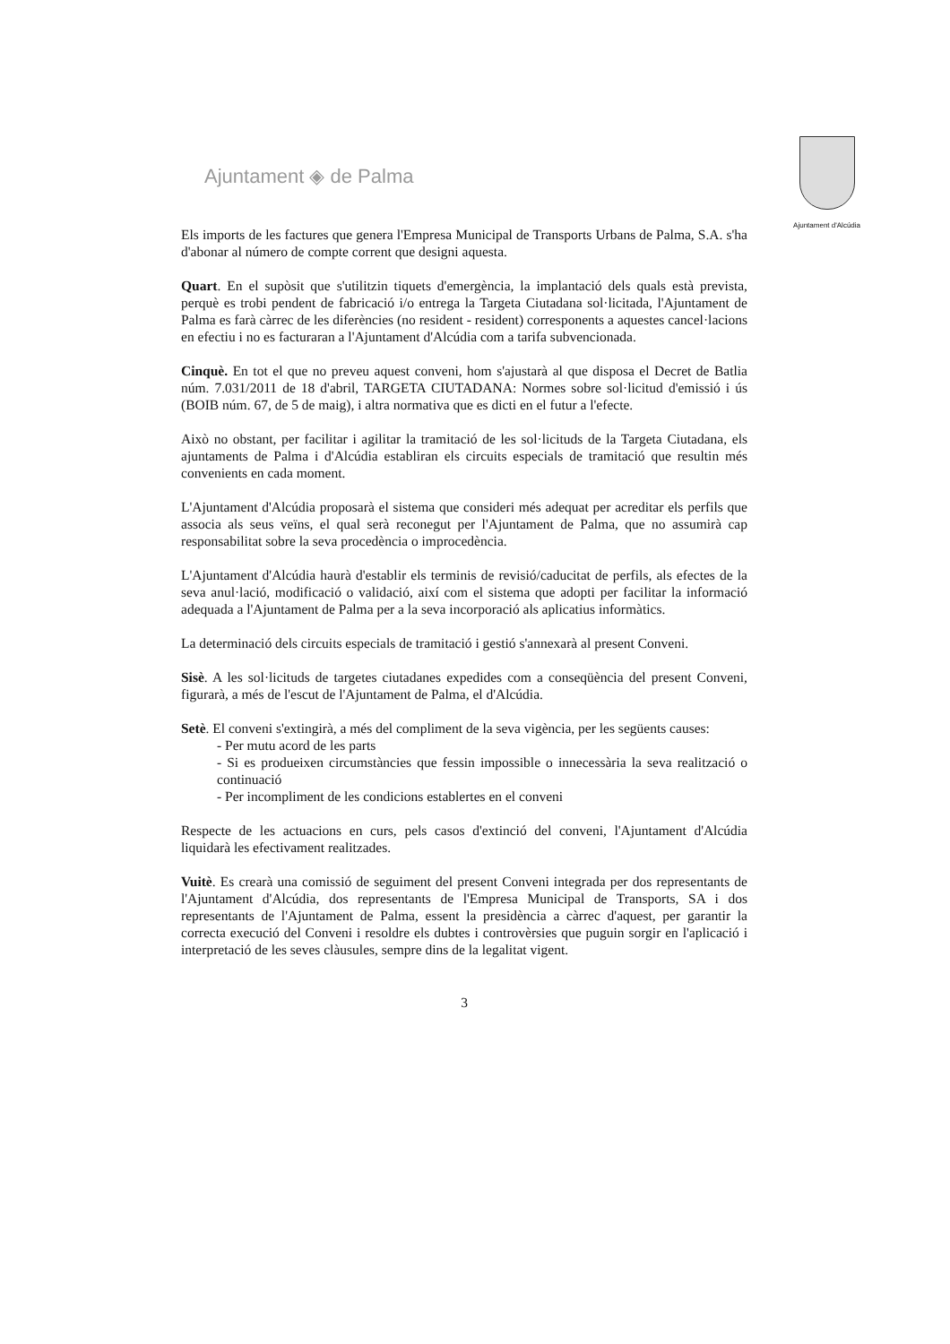Ajuntament ◈ de Palma
Ajuntament d'Alcúdia
Els imports de les factures que genera l'Empresa Municipal de Transports Urbans de Palma, S.A. s'ha d'abonar al número de compte corrent que designi aquesta.
Quart. En el supòsit que s'utilitzin tiquets d'emergència, la implantació dels quals està prevista, perquè es trobi pendent de fabricació i/o entrega la Targeta Ciutadana sol·licitada, l'Ajuntament de Palma es farà càrrec de les diferències (no resident - resident) corresponents a aquestes cancel·lacions en efectiu i no es facturaran a l'Ajuntament d'Alcúdia com a tarifa subvencionada.
Cinquè. En tot el que no preveu aquest conveni, hom s'ajustarà al que disposa el Decret de Batlia núm. 7.031/2011 de 18 d'abril, TARGETA CIUTADANA: Normes sobre sol·licitud d'emissió i ús (BOIB núm. 67, de 5 de maig), i altra normativa que es dicti en el futur a l'efecte.
Això no obstant, per facilitar i agilitar la tramitació de les sol·licituds de la Targeta Ciutadana, els ajuntaments de Palma i d'Alcúdia establiran els circuits especials de tramitació que resultin més convenients en cada moment.
L'Ajuntament d'Alcúdia proposarà el sistema que consideri més adequat per acreditar els perfils que associa als seus veïns, el qual serà reconegut per l'Ajuntament de Palma, que no assumirà cap responsabilitat sobre la seva procedència o improcedència.
L'Ajuntament d'Alcúdia haurà d'establir els terminis de revisió/caducitat de perfils, als efectes de la seva anul·lació, modificació o validació, així com el sistema que adopti per facilitar la informació adequada a l'Ajuntament de Palma per a la seva incorporació als aplicatius informàtics.
La determinació dels circuits especials de tramitació i gestió s'annexarà al present Conveni.
Sisè. A les sol·licituds de targetes ciutadanes expedides com a conseqüència del present Conveni, figurarà, a més de l'escut de l'Ajuntament de Palma, el d'Alcúdia.
Setè. El conveni s'extingirà, a més del compliment de la seva vigència, per les següents causes:
- Per mutu acord de les parts
- Si es produeixen circumstàncies que fessin impossible o innecessària la seva realització o continuació
- Per incompliment de les condicions establertes en el conveni
Respecte de les actuacions en curs, pels casos d'extinció del conveni, l'Ajuntament d'Alcúdia liquidarà les efectivament realitzades.
Vuitè. Es crearà una comissió de seguiment del present Conveni integrada per dos representants de l'Ajuntament d'Alcúdia, dos representants de l'Empresa Municipal de Transports, SA i dos representants de l'Ajuntament de Palma, essent la presidència a càrrec d'aquest, per garantir la correcta execució del Conveni i resoldre els dubtes i controvèrsies que puguin sorgir en l'aplicació i interpretació de les seves clàusules, sempre dins de la legalitat vigent.
3